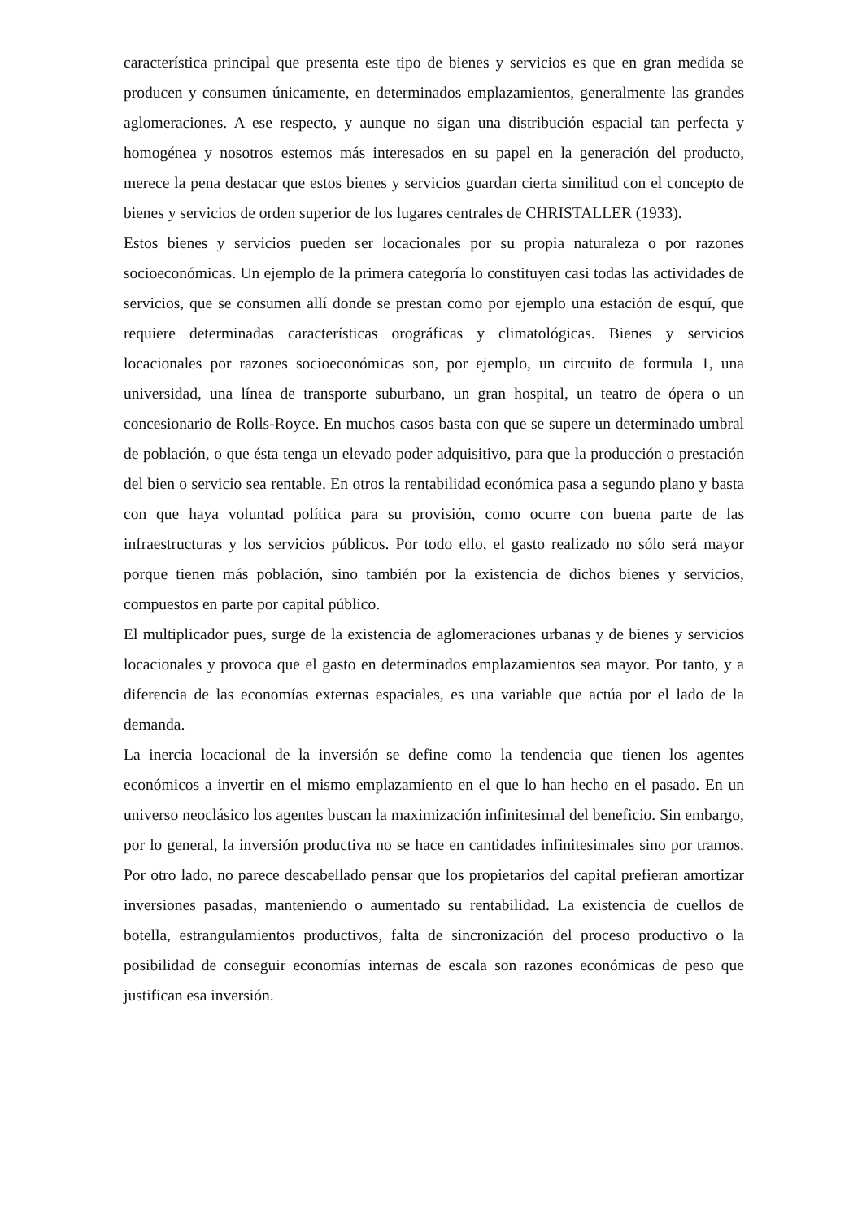característica principal que presenta este tipo de bienes y servicios es que en gran medida se producen y consumen únicamente, en determinados emplazamientos, generalmente las grandes aglomeraciones. A ese respecto, y aunque no sigan una distribución espacial tan perfecta y homogénea y nosotros estemos más interesados en su papel en la generación del producto, merece la pena destacar que estos bienes y servicios guardan cierta similitud con el concepto de bienes y servicios de orden superior de los lugares centrales de CHRISTALLER (1933).
Estos bienes y servicios pueden ser locacionales por su propia naturaleza o por razones socioeconómicas. Un ejemplo de la primera categoría lo constituyen casi todas las actividades de servicios, que se consumen allí donde se prestan como por ejemplo una estación de esquí, que requiere determinadas características orográficas y climatológicas. Bienes y servicios locacionales por razones socioeconómicas son, por ejemplo, un circuito de formula 1, una universidad, una línea de transporte suburbano, un gran hospital, un teatro de ópera o un concesionario de Rolls-Royce. En muchos casos basta con que se supere un determinado umbral de población, o que ésta tenga un elevado poder adquisitivo, para que la producción o prestación del bien o servicio sea rentable. En otros la rentabilidad económica pasa a segundo plano y basta con que haya voluntad política para su provisión, como ocurre con buena parte de las infraestructuras y los servicios públicos. Por todo ello, el gasto realizado no sólo será mayor porque tienen más población, sino también por la existencia de dichos bienes y servicios, compuestos en parte por capital público.
El multiplicador pues, surge de la existencia de aglomeraciones urbanas y de bienes y servicios locacionales y provoca que el gasto en determinados emplazamientos sea mayor. Por tanto, y a diferencia de las economías externas espaciales, es una variable que actúa por el lado de la demanda.
La inercia locacional de la inversión se define como la tendencia que tienen los agentes económicos a invertir en el mismo emplazamiento en el que lo han hecho en el pasado. En un universo neoclásico los agentes buscan la maximización infinitesimal del beneficio. Sin embargo, por lo general, la inversión productiva no se hace en cantidades infinitesimales sino por tramos. Por otro lado, no parece descabellado pensar que los propietarios del capital prefieran amortizar inversiones pasadas, manteniendo o aumentado su rentabilidad. La existencia de cuellos de botella, estrangulamientos productivos, falta de sincronización del proceso productivo o la posibilidad de conseguir economías internas de escala son razones económicas de peso que justifican esa inversión.